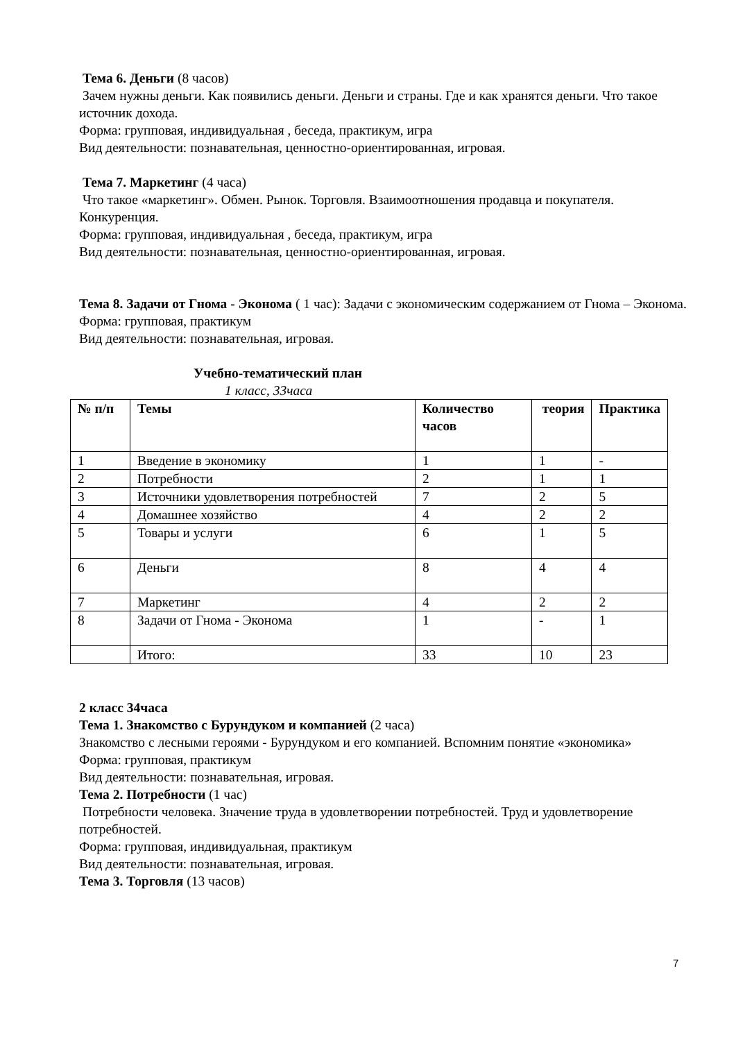Тема 6. Деньги (8 часов)
Зачем нужны деньги. Как появились деньги. Деньги и страны. Где и как хранятся деньги. Что такое источник дохода.
Форма: групповая, индивидуальная , беседа, практикум, игра
Вид деятельности: познавательная, ценностно-ориентированная, игровая.
Тема 7. Маркетинг (4 часа)
Что такое «маркетинг». Обмен. Рынок. Торговля. Взаимоотношения продавца и покупателя. Конкуренция.
Форма: групповая, индивидуальная , беседа, практикум, игра
Вид деятельности: познавательная, ценностно-ориентированная, игровая.
Тема 8. Задачи от Гнома - Эконома ( 1 час): Задачи с экономическим содержанием от Гнома – Эконома.
Форма: групповая, практикум
Вид деятельности: познавательная, игровая.
Учебно-тематический план
1 класс, 33часа
| № п/п | Темы | Количество часов | теория | Практика |
| --- | --- | --- | --- | --- |
| 1 | Введение в экономику | 1 | 1 | - |
| 2 | Потребности | 2 | 1 | 1 |
| 3 | Источники удовлетворения потребностей | 7 | 2 | 5 |
| 4 | Домашнее хозяйство | 4 | 2 | 2 |
| 5 | Товары и услуги | 6 | 1 | 5 |
| 6 | Деньги | 8 | 4 | 4 |
| 7 | Маркетинг | 4 | 2 | 2 |
| 8 | Задачи от Гнома - Эконома | 1 | - | 1 |
| | Итого: | 33 | 10 | 23 |
2 класс 34часа
Тема 1. Знакомство с Бурундуком и компанией (2 часа)
Знакомство с лесными героями - Бурундуком и его компанией. Вспомним понятие «экономика»
Форма: групповая, практикум
Вид деятельности: познавательная, игровая.
Тема 2. Потребности (1 час)
Потребности человека. Значение труда в удовлетворении потребностей. Труд и удовлетворение потребностей.
Форма: групповая, индивидуальная, практикум
Вид деятельности: познавательная, игровая.
Тема 3. Торговля (13 часов)
7